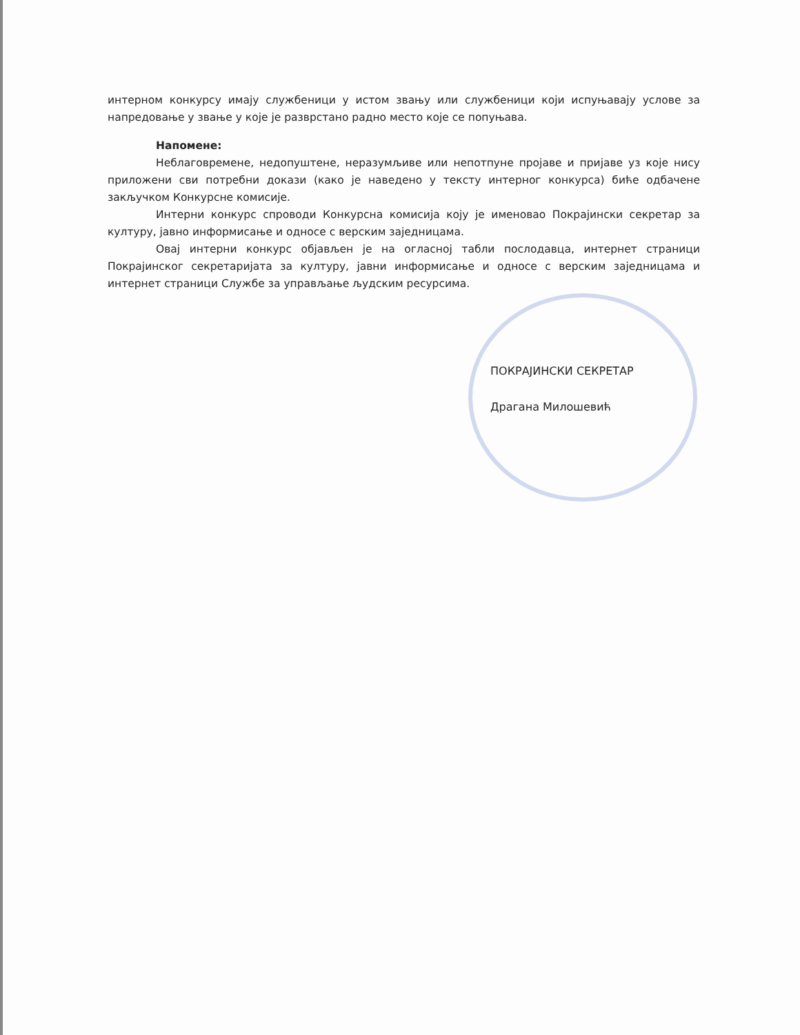интерном конкурсу имају службеници у истом звању или службеници који испуњавају услове за напредовање у звање у које је разврстано радно место које се попуњава.
Напомене:
Неблаговремене, недопуштене, неразумљиве или непотпуне пројаве и пријаве уз које нису приложени сви потребни докази (како је наведено у тексту интерног конкурса) биће одбачене закључком Конкурсне комисије.
Интерни конкурс спроводи Конкурсна комисија коју је именовао Покрајински секретар за културу, јавно информисање и односе с верским заједницама.
Овај интерни конкурс објављен је на огласној табли послодавца, интернет страници Покрајинског секретаријата за културу, јавни информисање и односе с верским заједницама и интернет страници Службе за управљање људским ресурсима.
ПОКРАЈИНСКИ СЕКРЕТАР
Драгана Милошевић